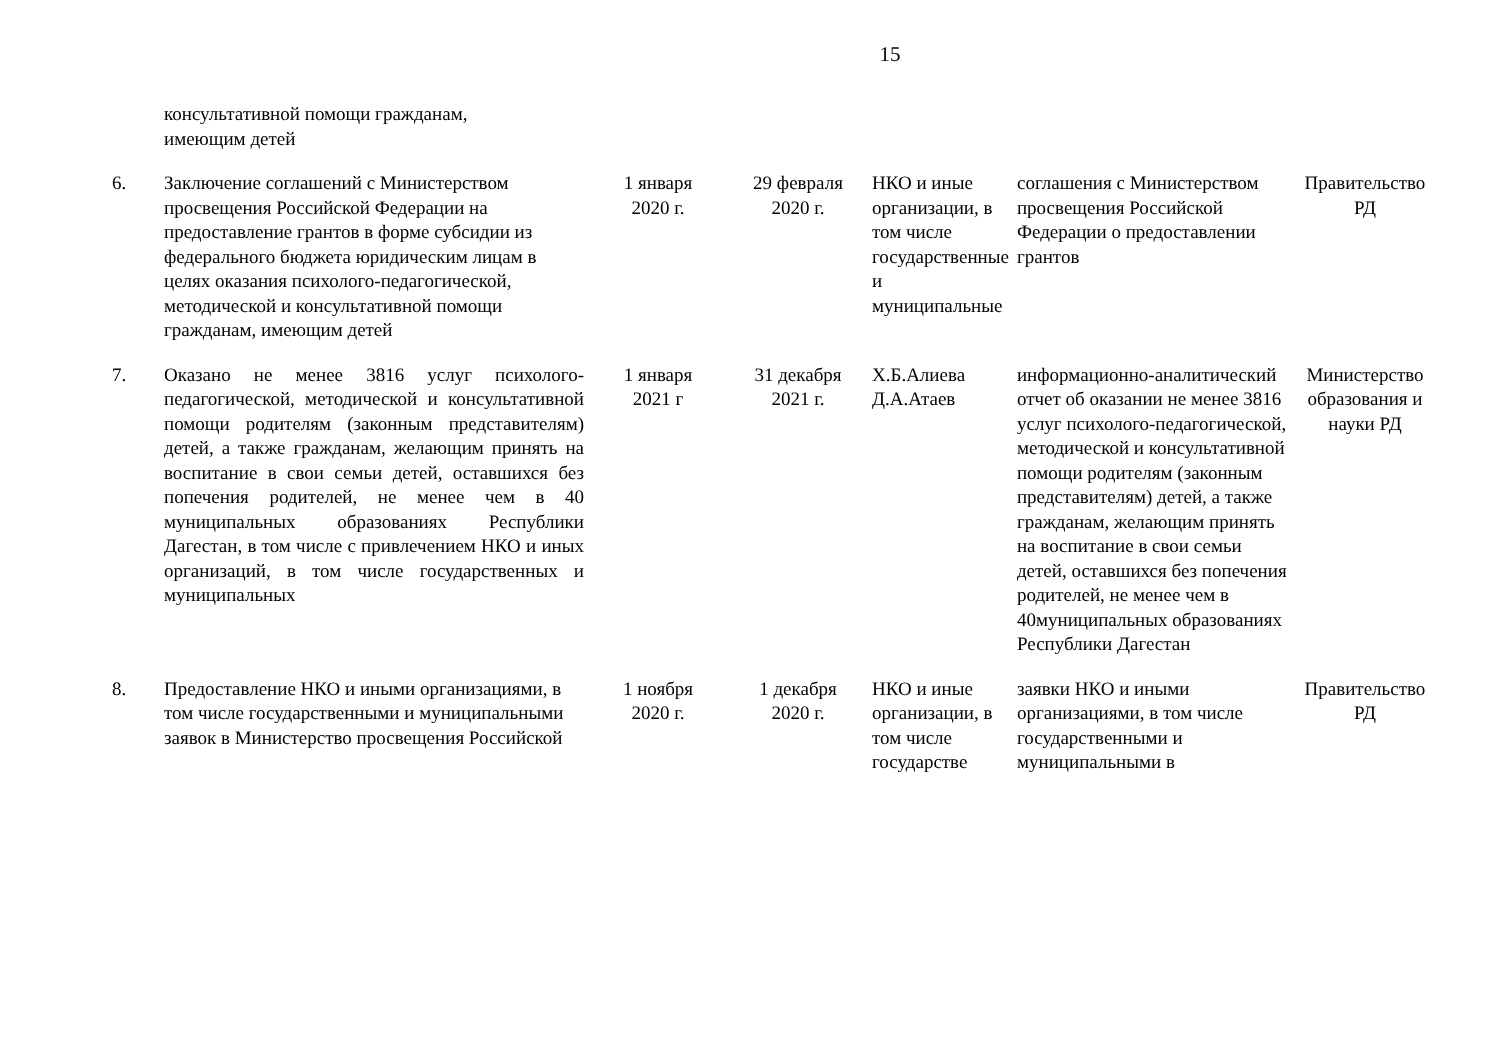15
| | консультативной помощи гражданам, имеющим детей | | | | | |
| 6. | Заключение соглашений с Министерством просвещения Российской Федерации на предоставление грантов в форме субсидии из федерального бюджета юридическим лицам в целях оказания психолого-педагогической, методической и консультативной помощи гражданам, имеющим детей | 1 января 2020 г. | 29 февраля 2020 г. | НКО и иные организации, в том числе государственные и муниципальные | соглашения с Министерством просвещения Российской Федерации о предоставлении грантов | Правительство РД |
| 7. | Оказано не менее 3816 услуг психолого-педагогической, методической и консультативной помощи родителям (законным представителям) детей, а также гражданам, желающим принять на воспитание в свои семьи детей, оставшихся без попечения родителей, не менее чем в 40 муниципальных образованиях Республики Дагестан, в том числе с привлечением НКО и иных организаций, в том числе государственных и муниципальных | 1 января 2021 г | 31 декабря 2021 г. | Х.Б.Алиева Д.А.Атаев | информационно-аналитический отчет об оказании не менее 3816 услуг психолого-педагогической, методической и консультативной помощи родителям (законным представителям) детей, а также гражданам, желающим принять на воспитание в свои семьи детей, оставшихся без попечения родителей, не менее чем в 40муниципальных образованиях Республики Дагестан | Министерство образования и науки РД |
| 8. | Предоставление НКО и иными организациями, в том числе государственными и муниципальными заявок в Министерство просвещения Российской | 1 ноября 2020 г. | 1 декабря 2020 г. | НКО и иные организации, в том числе государстве | заявки НКО и иными организациями, в том числе государственными и муниципальными в | Правительство РД |